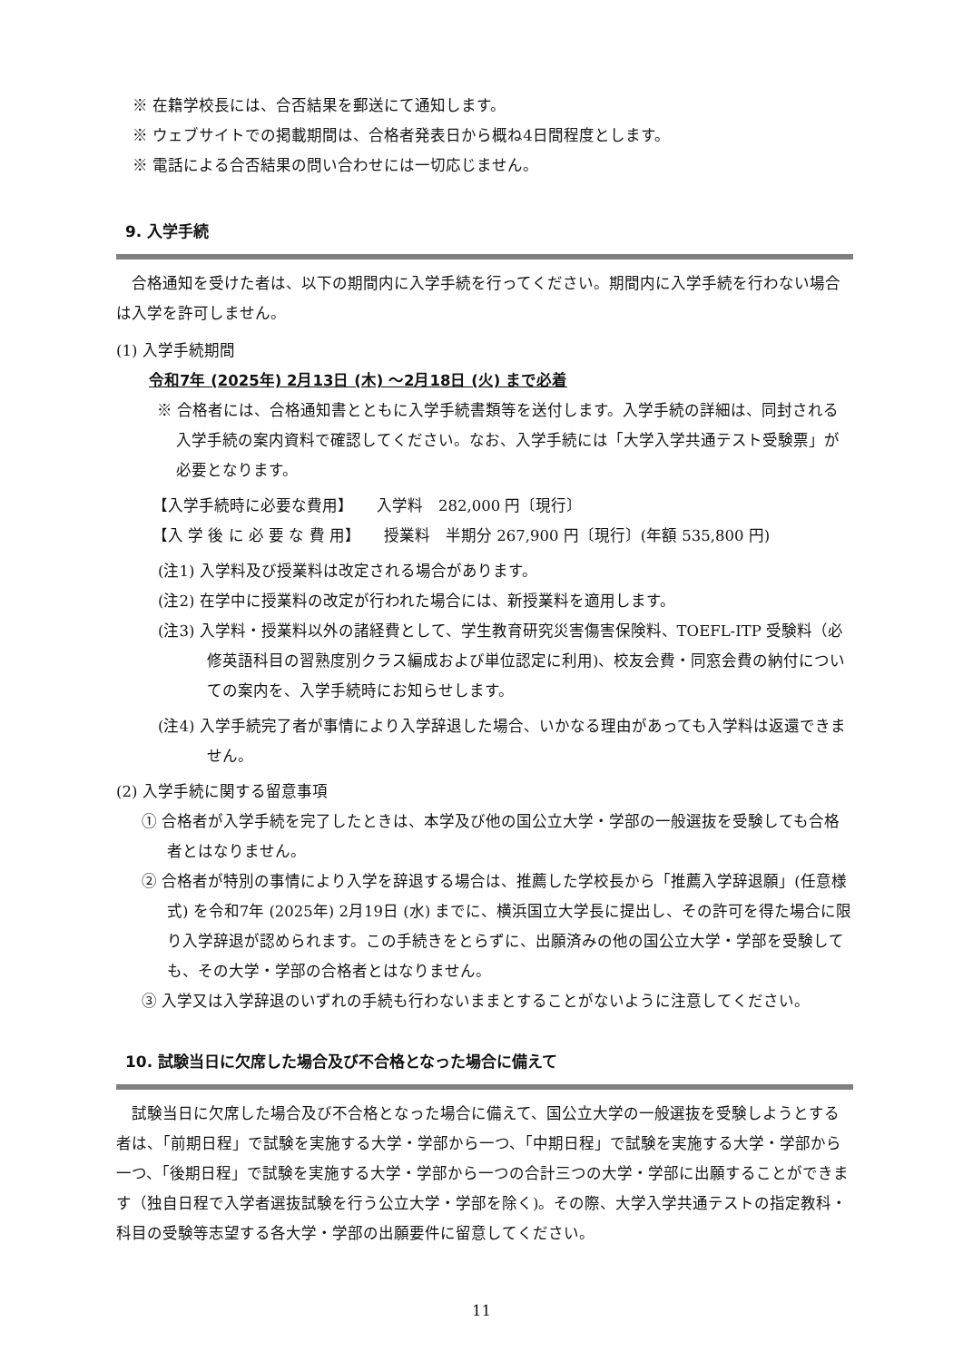※ 在籍学校長には、合否結果を郵送にて通知します。
※ ウェブサイトでの掲載期間は、合格者発表日から概ね4日間程度とします。
※ 電話による合否結果の問い合わせには一切応じません。
9. 入学手続
　合格通知を受けた者は、以下の期間内に入学手続を行ってください。期間内に入学手続を行わない場合は入学を許可しません。
(1) 入学手続期間
令和7年 (2025年) 2月13日 (木) ～2月18日 (火) まで必着
※ 合格者には、合格通知書とともに入学手続書類等を送付します。入学手続の詳細は、同封される入学手続の案内資料で確認してください。なお、入学手続には「大学入学共通テスト受験票」が必要となります。
【入学手続時に必要な費用】　　入学料　282,000 円〔現行〕
【入 学 後 に 必 要 な 費 用】　　授業料　半期分 267,900 円〔現行〕(年額 535,800 円)
(注1) 入学料及び授業料は改定される場合があります。
(注2) 在学中に授業料の改定が行われた場合には、新授業料を適用します。
(注3) 入学料・授業料以外の諸経費として、学生教育研究災害傷害保険料、TOEFL-ITP 受験料（必修英語科目の習熟度別クラス編成および単位認定に利用)、校友会費・同窓会費の納付についての案内を、入学手続時にお知らせします。
(注4) 入学手続完了者が事情により入学辞退した場合、いかなる理由があっても入学料は返還できません。
(2) 入学手続に関する留意事項
① 合格者が入学手続を完了したときは、本学及び他の国公立大学・学部の一般選抜を受験しても合格者とはなりません。
② 合格者が特別の事情により入学を辞退する場合は、推薦した学校長から「推薦入学辞退願」(任意様式) を令和7年 (2025年) 2月19日 (水) までに、横浜国立大学長に提出し、その許可を得た場合に限り入学辞退が認められます。この手続きをとらずに、出願済みの他の国公立大学・学部を受験しても、その大学・学部の合格者とはなりません。
③ 入学又は入学辞退のいずれの手続も行わないままとすることがないように注意してください。
10. 試験当日に欠席した場合及び不合格となった場合に備えて
　試験当日に欠席した場合及び不合格となった場合に備えて、国公立大学の一般選抜を受験しようとする者は、「前期日程」で試験を実施する大学・学部から一つ、「中期日程」で試験を実施する大学・学部から一つ、「後期日程」で試験を実施する大学・学部から一つの合計三つの大学・学部に出願することができます（独自日程で入学者選抜試験を行う公立大学・学部を除く)。その際、大学入学共通テストの指定教科・科目の受験等志望する各大学・学部の出願要件に留意してください。
11